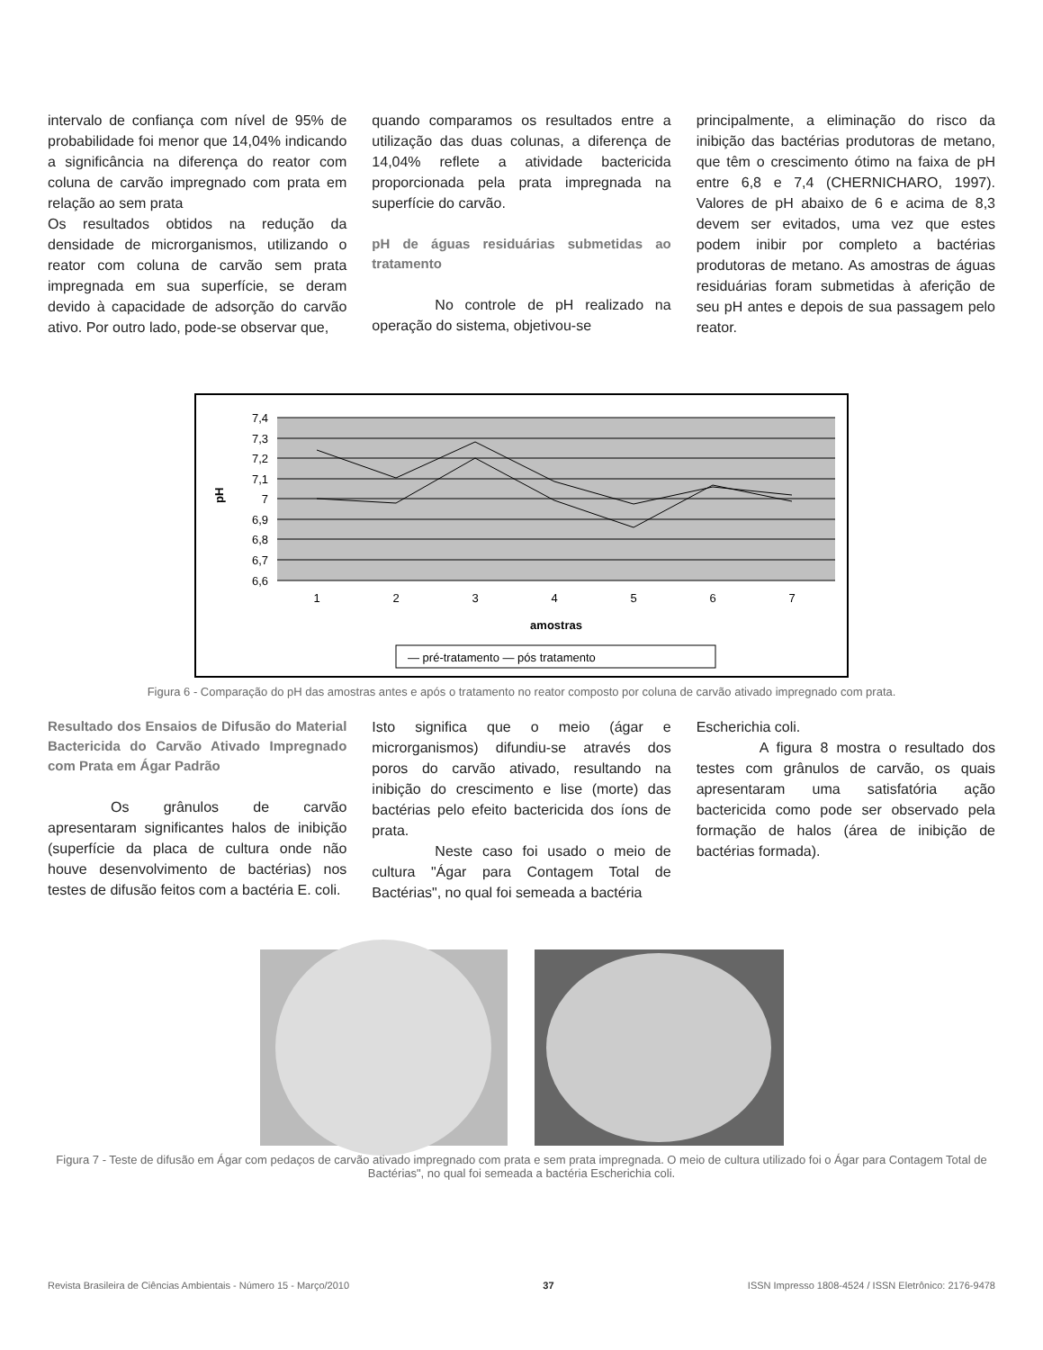intervalo de confiança com nível de 95% de probabilidade foi menor que 14,04% indicando a significância na diferença do reator com coluna de carvão impregnado com prata em relação ao sem prata
Os resultados obtidos na redução da densidade de microrganismos, utilizando o reator com coluna de carvão sem prata impregnada em sua superfície, se deram devido à capacidade de adsorção do carvão ativo. Por outro lado, pode-se observar que,
quando comparamos os resultados entre a utilização das duas colunas, a diferença de 14,04% reflete a atividade bactericida proporcionada pela prata impregnada na superfície do carvão.
pH de águas residuárias submetidas ao tratamento
No controle de pH realizado na operação do sistema, objetivou-se
principalmente, a eliminação do risco da inibição das bactérias produtoras de metano, que têm o crescimento ótimo na faixa de pH entre 6,8 e 7,4 (CHERNICHARO, 1997). Valores de pH abaixo de 6 e acima de 8,3 devem ser evitados, uma vez que estes podem inibir por completo a bactérias produtoras de metano. As amostras de águas residuárias foram submetidas à aferição de seu pH antes e depois de sua passagem pelo reator.
7,4
7,3
7,2
7,1
7
6,9
6,8
6,7
6,6
pH
1
2
3
4
5
6
7
amostras
— pré-tratamento — pós tratamento
Figura 6 - Comparação do pH das amostras antes e após o tratamento no reator composto por coluna de carvão ativado impregnado com prata.
Resultado dos Ensaios de Difusão do Material Bactericida do Carvão Ativado Impregnado com Prata em Ágar Padrão
Os grânulos de carvão apresentaram significantes halos de inibição (superfície da placa de cultura onde não houve desenvolvimento de bactérias) nos testes de difusão feitos com a bactéria E. coli.
Isto significa que o meio (ágar e microrganismos) difundiu-se através dos poros do carvão ativado, resultando na inibição do crescimento e lise (morte) das bactérias pelo efeito bactericida dos íons de prata.
Neste caso foi usado o meio de cultura "Ágar para Contagem Total de Bactérias", no qual foi semeada a bactéria
Escherichia coli.
A figura 8 mostra o resultado dos testes com grânulos de carvão, os quais apresentaram uma satisfatória ação bactericida como pode ser observado pela formação de halos (área de inibição de bactérias formada).
Figura 7 - Teste de difusão em Ágar com pedaços de carvão ativado impregnado com prata e sem prata impregnada. O meio de cultura utilizado foi o Ágar para Contagem Total de Bactérias", no qual foi semeada a bactéria Escherichia coli.
Revista Brasileira de Ciências Ambientais - Número 15 - Março/2010 37 ISSN Impresso 1808-4524 / ISSN Eletrônico: 2176-9478